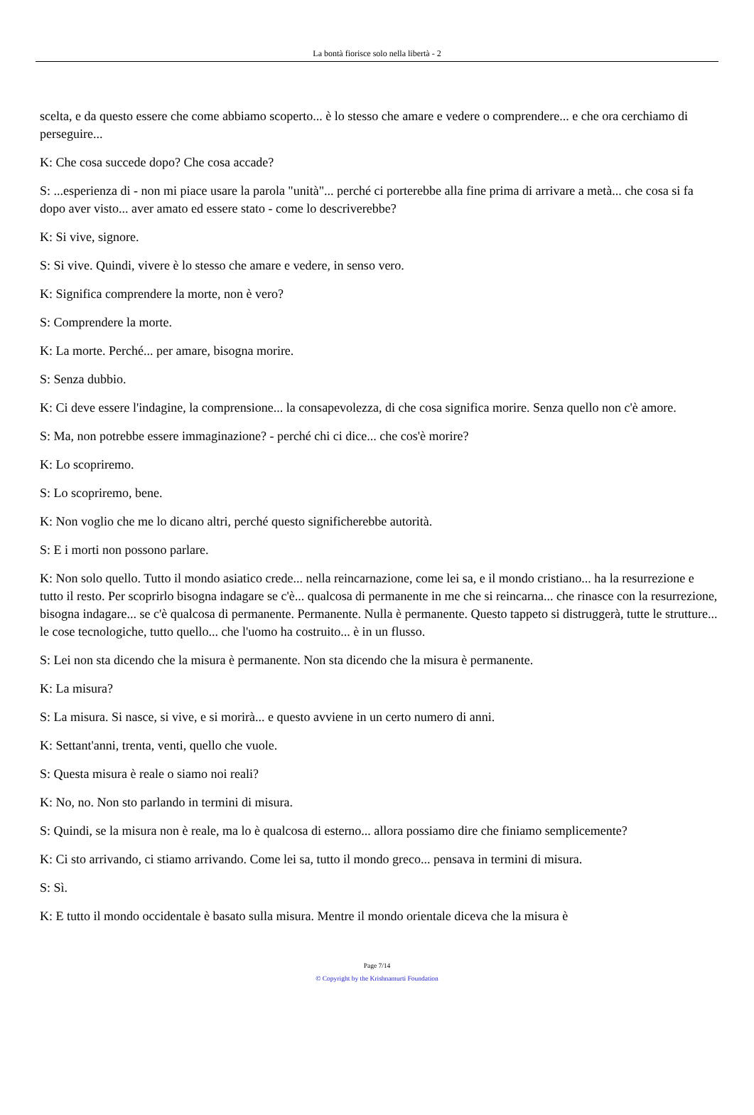La bontà fiorisce solo nella libertà - 2
scelta, e da questo essere che come abbiamo scoperto... è lo stesso che amare e vedere o comprendere... e che ora cerchiamo di perseguire...
K: Che cosa succede dopo? Che cosa accade?
S: ...esperienza di - non mi piace usare la parola "unità"... perché ci porterebbe alla fine prima di arrivare a metà... che cosa si fa dopo aver visto... aver amato ed essere stato - come lo descriverebbe?
K: Si vive, signore.
S: Si vive. Quindi, vivere è lo stesso che amare e vedere, in senso vero.
K: Significa comprendere la morte, non è vero?
S: Comprendere la morte.
K: La morte. Perché... per amare, bisogna morire.
S: Senza dubbio.
K: Ci deve essere l'indagine, la comprensione... la consapevolezza, di che cosa significa morire. Senza quello non c'è amore.
S: Ma, non potrebbe essere immaginazione? - perché chi ci dice... che cos'è morire?
K: Lo scopriremo.
S: Lo scopriremo, bene.
K: Non voglio che me lo dicano altri, perché questo significherebbe autorità.
S: E i morti non possono parlare.
K: Non solo quello. Tutto il mondo asiatico crede... nella reincarnazione, come lei sa, e il mondo cristiano... ha la resurrezione e tutto il resto. Per scoprirlo bisogna indagare se c'è... qualcosa di permanente in me che si reincarna... che rinasce con la resurrezione, bisogna indagare... se c'è qualcosa di permanente. Permanente. Nulla è permanente. Questo tappeto si distruggerà, tutte le strutture... le cose tecnologiche, tutto quello... che l'uomo ha costruito... è in un flusso.
S: Lei non sta dicendo che la misura è permanente. Non sta dicendo che la misura è permanente.
K: La misura?
S: La misura. Si nasce, si vive, e si morirà... e questo avviene in un certo numero di anni.
K: Settant'anni, trenta, venti, quello che vuole.
S: Questa misura è reale o siamo noi reali?
K: No, no. Non sto parlando in termini di misura.
S: Quindi, se la misura non è reale, ma lo è qualcosa di esterno... allora possiamo dire che finiamo semplicemente?
K: Ci sto arrivando, ci stiamo arrivando. Come lei sa, tutto il mondo greco... pensava in termini di misura.
S: Sì.
K: E tutto il mondo occidentale è basato sulla misura. Mentre il mondo orientale diceva che la misura è
Page 7/14
© Copyright by the Krishnamurti Foundation